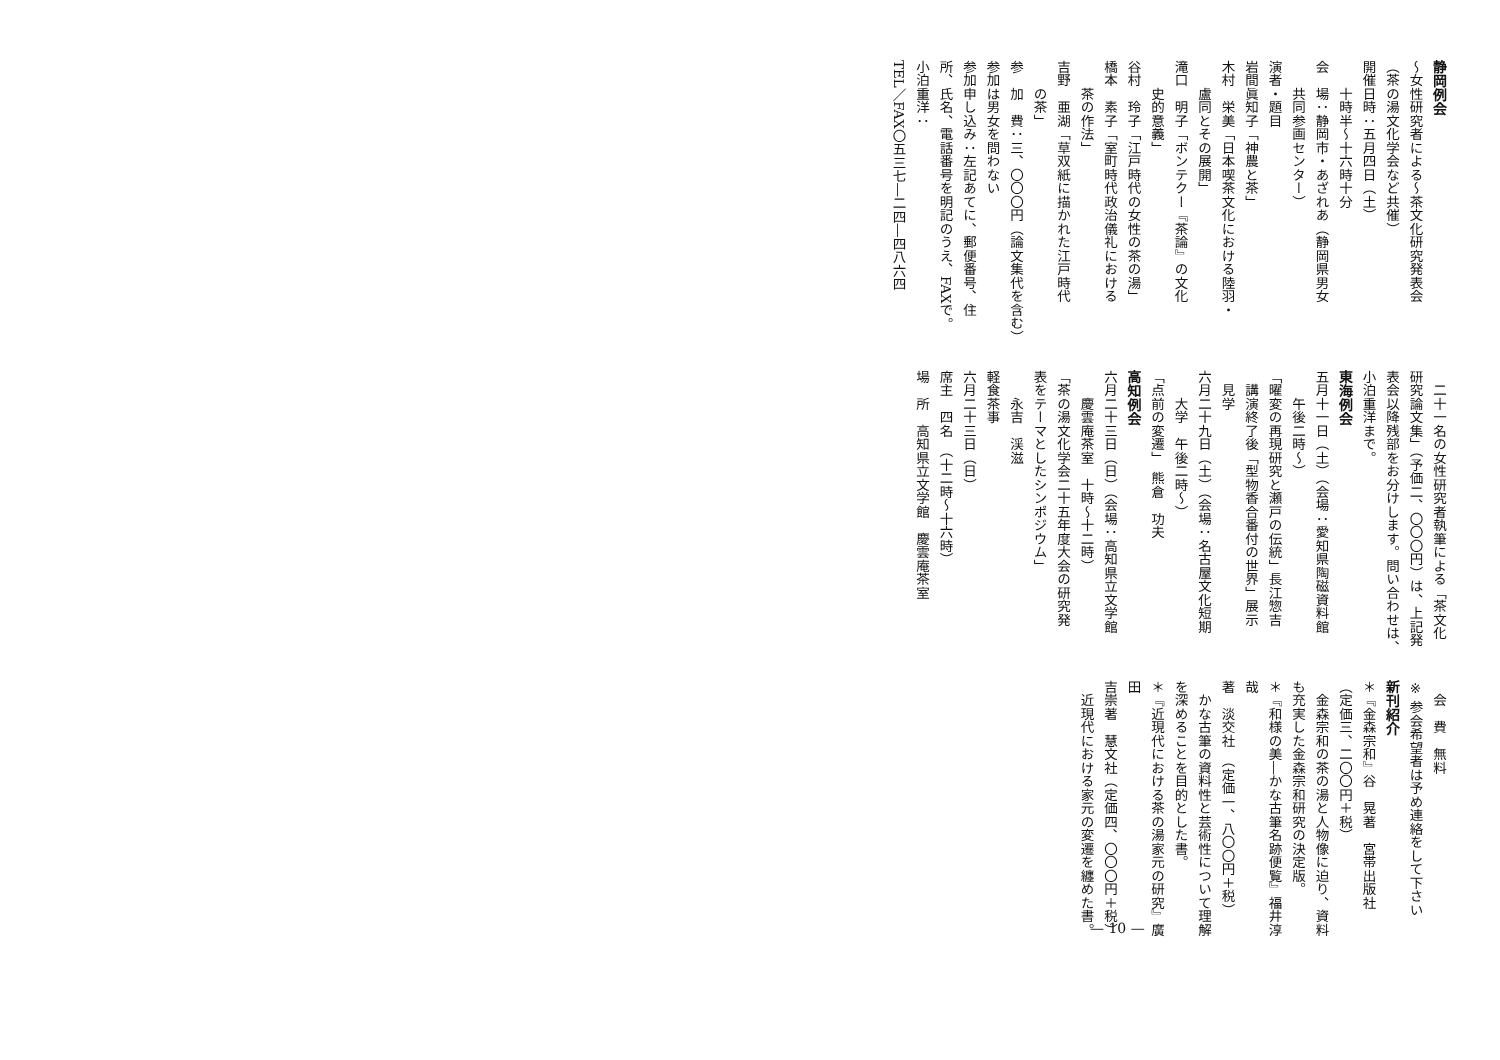静岡例会
～女性研究者による～茶文化研究発表会
（茶の湯文化学会など共催）
開催日時：五月四日（土）
　　十時半～十六時十分
会　場：静岡市・あざれあ（静岡県男女
　　共同参画センター）
演者・題目
岩間眞知子「神農と茶」
木村　栄美「日本喫茶文化における陸羽・
　　盧同とその展開」
滝口　明子「ボンテクー『茶論』の文化
　　史的意義」
谷村　玲子「江戸時代の女性の茶の湯」
橋本　素子「室町時代政治儀礼における
　　茶の作法」
吉野　亜湖「草双紙に描かれた江戸時代
　　の茶」
参　加　費：三、〇〇〇円（論文集代を含む）
参加は男女を問わない
参加申し込み：左記あてに、郵便番号、住
所、氏名、電話番号を明記のうえ、FAXで。
小泊重洋：
TEL／FAX〇五三七―二四―四八六四
　二十一名の女性研究者執筆による「茶文化
研究論文集」（予価二、〇〇〇円）は、上記発
表会以降残部をお分けします。問い合わせは、
小泊重洋まで。
東海例会
五月十一日（土）（会場：愛知県陶磁資料館
　　午後二時～）
「曜変の再現研究と瀬戸の伝統」長江惣吉
　講演終了後「型物香合番付の世界」展示
　見学
六月二十九日（土）（会場：名古屋文化短期
　　大学　午後二時～）
「点前の変遷」　熊倉　功夫
高知例会
六月二十三日（日）（会場：高知県立文学館
　　慶雲庵茶室　十時～十二時）
「茶の湯文化学会二十五年度大会の研究発
表をテーマとしたシンポジウム」
　　永吉　渓滋
軽食茶事
六月二十三日（日）
席主　四名　（十二時～十六時）
場　所　高知県立文学館　慶雲庵茶室
　会　費　無料
※ 参会希望者は予め連絡をして下さい
新刊紹介
＊『金森宗和』谷　晃著　宮帯出版社
（定価三、二〇〇円＋税）
　金森宗和の茶の湯と人物像に迫り、資料
も充実した金森宗和研究の決定版。
＊『和様の美―かな古筆名跡便覧』福井淳哉
著　淡交社　（定価一、八〇〇円＋税）
　かな古筆の資料性と芸術性について理解
を深めることを目的とした書。
＊『近現代における茶の湯家元の研究』廣田
吉崇著　慧文社（定価四、〇〇〇円＋税）
　近現代における家元の変遷を纏めた書。
— 10 —